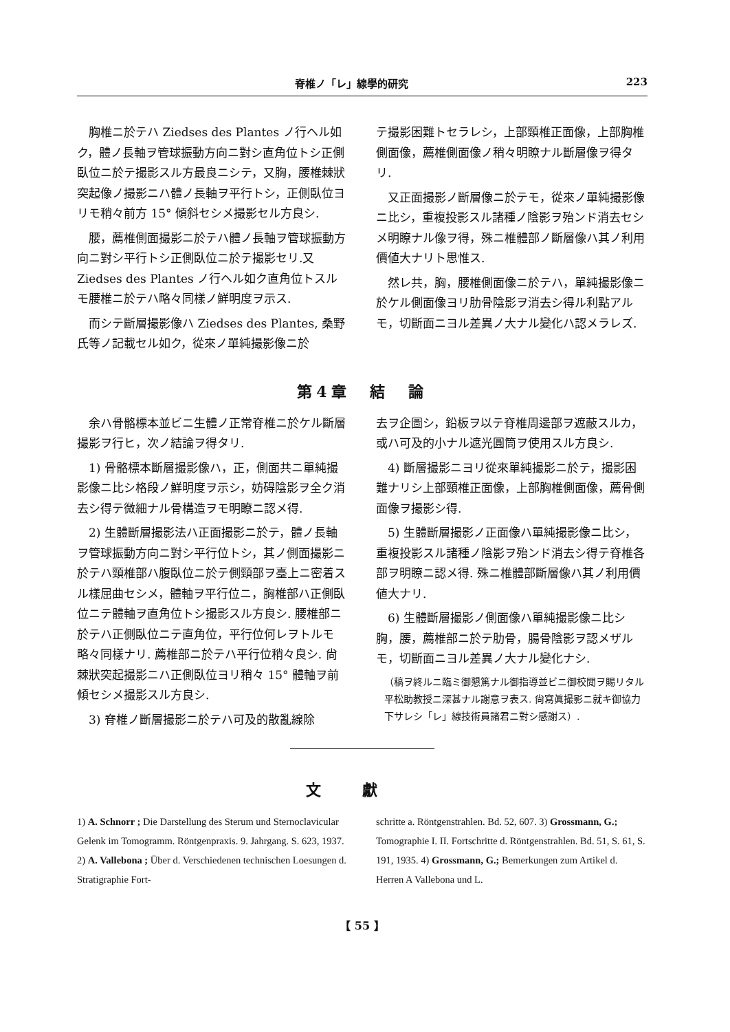脊椎ノ「レ」線學的研究 223
胸椎ニ於テハ Ziedses des Plantes ノ行ヘル如ク，體ノ長軸ヲ管球振動方向ニ對シ直角位トシ正側臥位ニ於テ撮影スル方最良ニシテ，又胸，腰椎棘狀突起像ノ撮影ニハ體ノ長軸ヲ平行トシ，正側臥位ヨリモ稍々前方 15° 傾斜セシメ撮影セル方良シ.
腰，薦椎側面撮影ニ於テハ體ノ長軸ヲ管球振動方向ニ對シ平行トシ正側臥位ニ於テ撮影セリ.又 Ziedses des Plantes ノ行ヘル如ク直角位トスルモ腰椎ニ於テハ略々同樣ノ鮮明度ヲ示ス.
而シテ斷層撮影像ハ Ziedses des Plantes, 桑野氏等ノ記載セル如ク，從來ノ單純撮影像ニ於
テ撮影困難トセラレシ，上部頸椎正面像，上部胸椎側面像，薦椎側面像ノ稍々明瞭ナル斷層像ヲ得タリ.
又正面撮影ノ斷層像ニ於テモ，從來ノ單純撮影像ニ比シ，重複投影スル諸種ノ陰影ヲ殆ンド消去セシメ明瞭ナル像ヲ得，殊ニ椎體部ノ斷層像ハ其ノ利用價値大ナリト思惟ス.
然レ共，胸，腰椎側面像ニ於テハ，單純撮影像ニ於ケル側面像ヨリ肋骨陰影ヲ消去シ得ル利點アルモ，切斷面ニヨル差異ノ大ナル變化ハ認メラレズ.
第4章　結　論
余ハ骨骼標本並ビニ生體ノ正常脊椎ニ於ケル斷層撮影ヲ行ヒ，次ノ結論ヲ得タリ.
1) 骨骼標本斷層撮影像ハ，正，側面共ニ單純撮影像ニ比シ格段ノ鮮明度ヲ示シ，妨碍陰影ヲ全ク消去シ得テ微細ナル骨構造ヲモ明瞭ニ認メ得.
2) 生體斷層撮影法ハ正面撮影ニ於テ，體ノ長軸ヲ管球振動方向ニ對シ平行位トシ，其ノ側面撮影ニ於テハ頸椎部ハ腹臥位ニ於テ側頸部ヲ臺上ニ密着スル樣屈曲セシメ，體軸ヲ平行位ニ，胸椎部ハ正側臥位ニテ體軸ヲ直角位トシ撮影スル方良シ. 腰椎部ニ於テハ正側臥位ニテ直角位，平行位何レヲトルモ略々同樣ナリ. 薦椎部ニ於テハ平行位稍々良シ. 尙棘狀突起撮影ニハ正側臥位ヨリ稍々 15° 體軸ヲ前傾セシメ撮影スル方良シ.
3) 脊椎ノ斷層撮影ニ於テハ可及的散亂線除
去ヲ企圖シ，鉛板ヲ以テ脊椎周邊部ヲ遮蔽スルカ，或ハ可及的小ナル遮光圓筒ヲ使用スル方良シ.
4) 斷層撮影ニヨリ從來單純撮影ニ於テ，撮影困難ナリシ上部頸椎正面像，上部胸椎側面像，薦骨側面像ヲ撮影シ得.
5) 生體斷層撮影ノ正面像ハ單純撮影像ニ比シ，重複投影スル諸種ノ陰影ヲ殆ンド消去シ得テ脊椎各部ヲ明瞭ニ認メ得. 殊ニ椎體部斷層像ハ其ノ利用價値大ナリ.
6) 生體斷層撮影ノ側面像ハ單純撮影像ニ比シ胸，腰，薦椎部ニ於テ肋骨，腸骨陰影ヲ認メザルモ，切斷面ニヨル差異ノ大ナル變化ナシ.
（稿ヲ終ルニ臨ミ御懇篤ナル御指導並ビニ御校閲ヲ賜リタル平松助教授ニ深甚ナル謝意ヲ表ス. 尙寫眞撮影ニ就キ御協力下サレシ「レ」線技術員諸君ニ對シ感謝ス）.
文獻
1) A. Schnorr ; Die Darstellung des Sterum und Sternoclavicular Gelenk im Tomogramm. Röntgenpraxis. 9. Jahrgang. S. 623, 1937. 2) A. Vallebona ; Über d. Verschiedenen technischen Loesungen d. Stratigraphie Fort-
schritte a. Röntgenstrahlen. Bd. 52, 607. 3) Grossmann, G.; Tomographie I. II. Fortschritte d. Röntgenstrahlen. Bd. 51, S. 61, S. 191, 1935. 4) Grossmann, G.; Bemerkungen zum Artikel d. Herren A Vallebona und L.
【 55 】